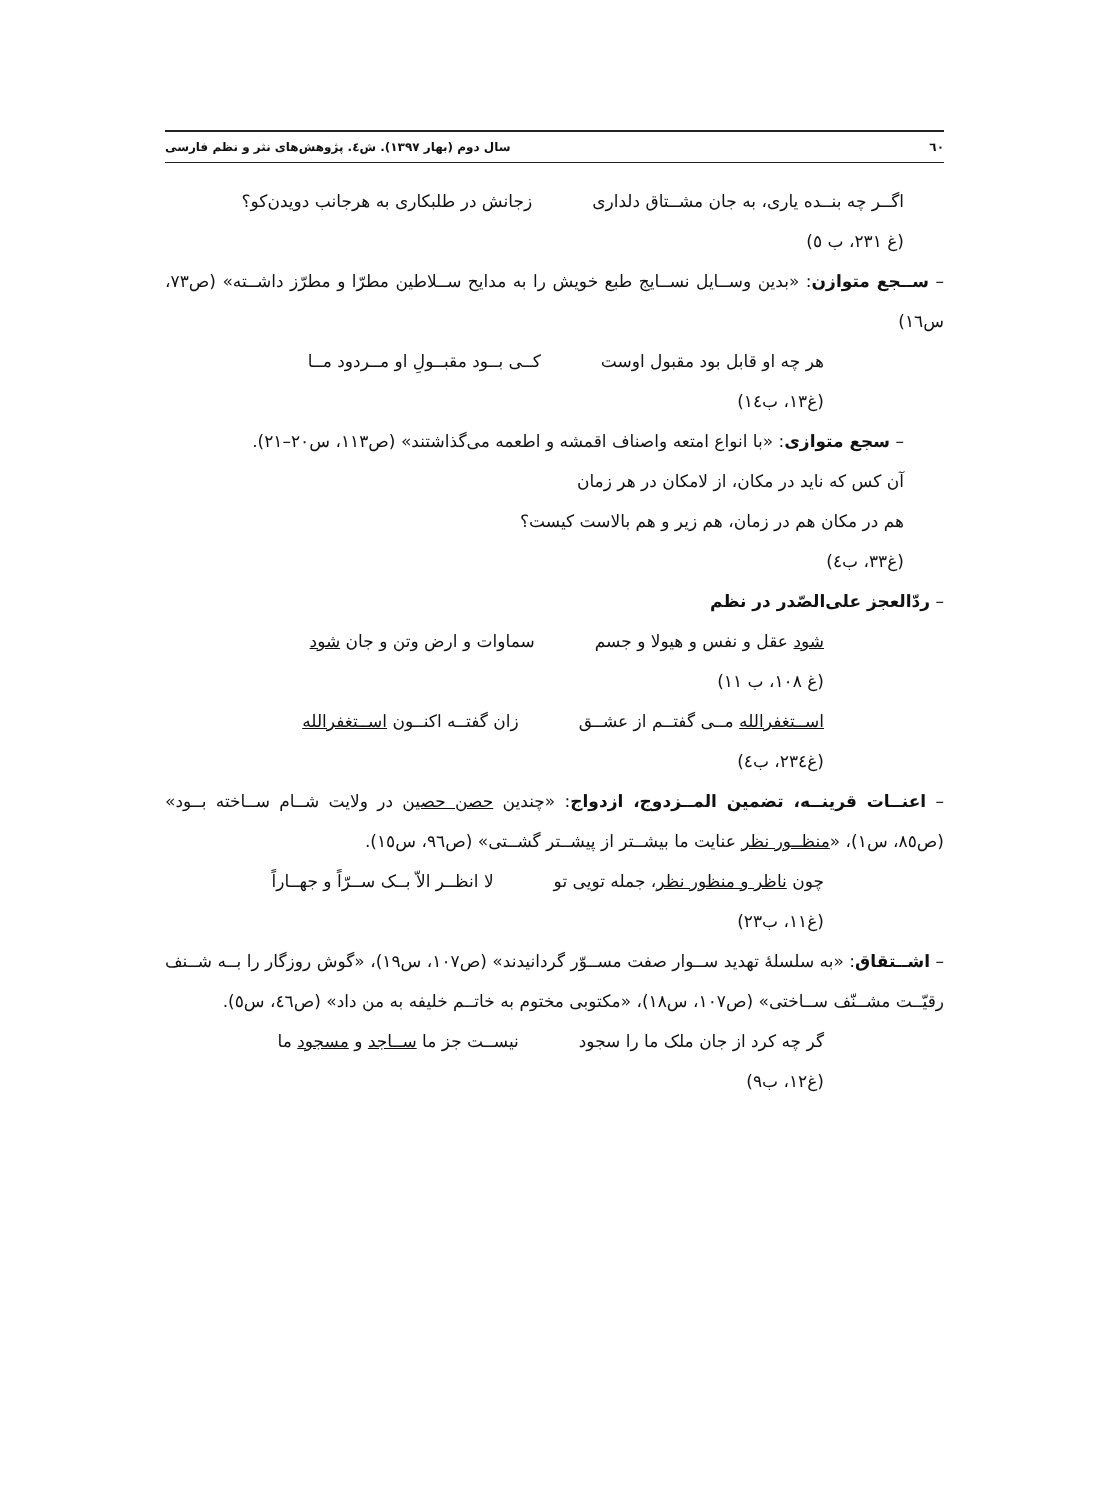٦٠ سال دوم (بهار ١٣٩٧). ش٤. پژوهش‌های نثر و نظم فارسی
اگــر چه بنــده یاری، به جان مشــتاق دلداری زجانش در طلبکاری به هرجانب دویدن‌کو؟
(غ ٢٣١، ب ٥)
– ســجع متوازن: «بدین وســایل نســایج طبع خویش را به مدایح ســلاطین مطرّا و مطرّز داشــته» (ص٧٣، س١٦)
هر چه او قابل بود مقبول اوست کــی بــود مقبــولِ او مــردود مــا
(غ١٣، ب١٤)
– سجع متوازی: «با انواع امتعه واصناف اقمشه و اطعمه می‌گذاشتند» (ص١١٣، س٢٠–٢١).
آن کس که ناید در مکان، از لامکان در هر زمان
هم در مکان هم در زمان، هم زیر و هم بالاست کیست؟
(غ٣٣، ب٤)
– ردّالعجز علی‌الصّدر در نظم
شود عقل و نفس و هیولا و جسم سماوات و ارض وتن و جان شود
(غ ١٠٨، ب ١١)
اســتغفرالله مــی گفتــم از عشــق زان گفتــه اکنــون اســتغفرالله
(غ٢٣٤، ب٤)
– اعنــات قرینــه، تضمین المــزدوج، ازدواج: «چندین حصن حصین در ولایت شــام ســاخته بــود» (ص٨٥، س١)، «منظــور نظر عنایت ما بیشــتر از پیشــتر گشــتی» (ص٩٦، س١٥).
چون ناظر و منظور نظر، جمله تویی تو لا انظــر الاّ بــک ســرّاً و جهــاراً
(غ١١، ب٢٣)
– اشــتقاق: «به سلسلهٔ تهدید ســوار صفت مســوّر گردانیدند» (ص١٠٧، س١٩)، «گوش روزگار را بــه شــنف رقیّــت مشــنّف ســاختی» (ص١٠٧، س١٨)، «مکتوبی مختوم به خاتــم خلیفه به من داد» (ص٤٦، س٥).
گر چه کرد از جان ملک ما را سجود نیســت جز ما ســاجد و مسجود ما
(غ١٢، ب٩)